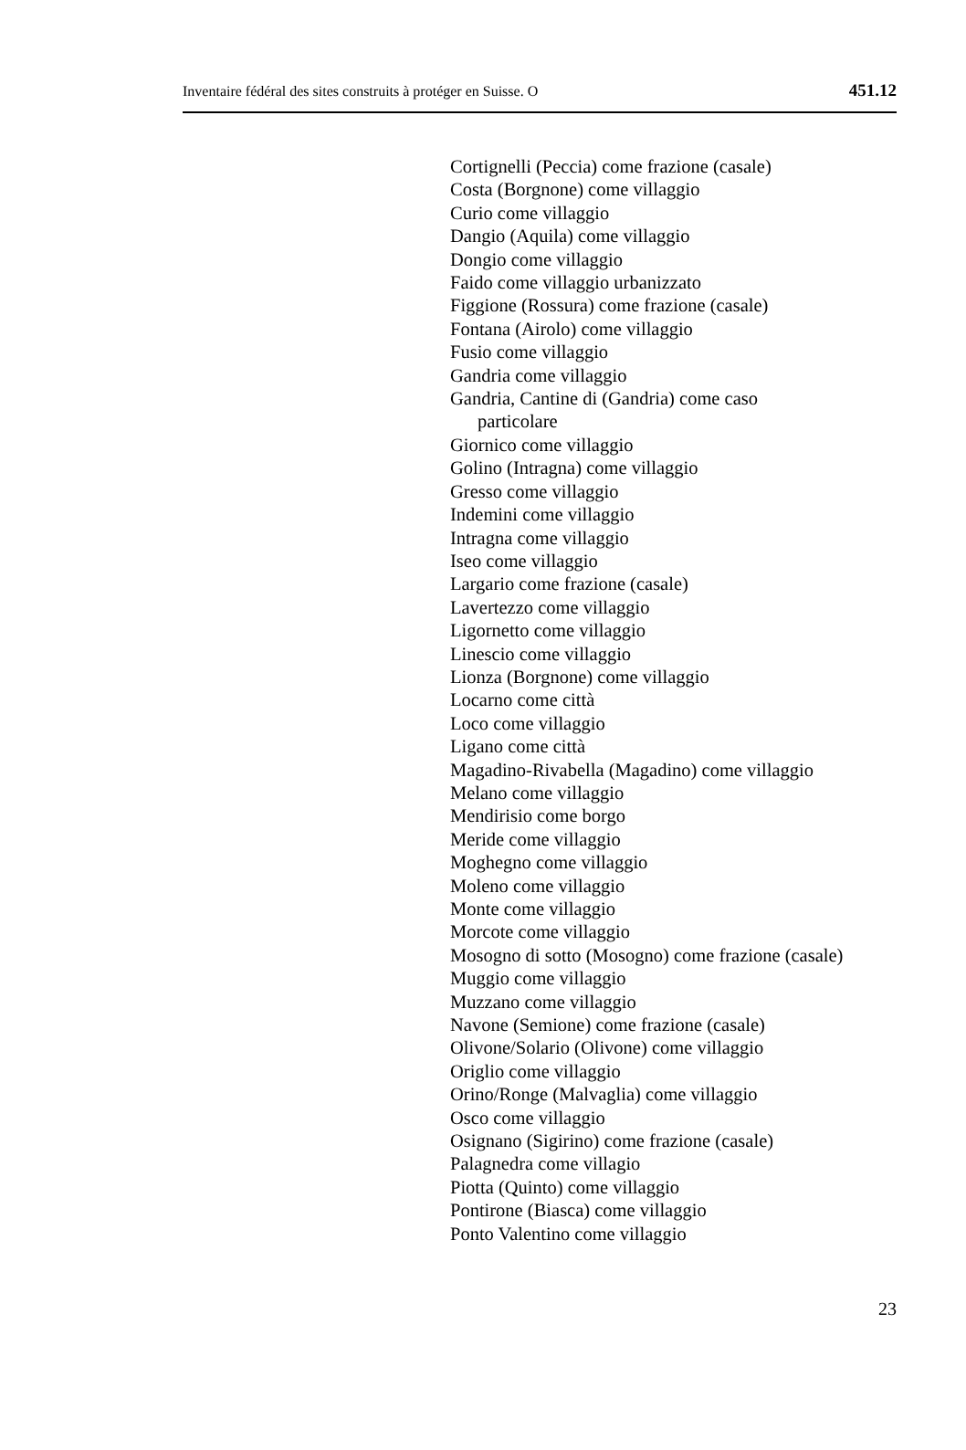Inventaire fédéral des sites construits à protéger en Suisse. O 451.12
Cortignelli (Peccia) come frazione (casale)
Costa (Borgnone) come villaggio
Curio come villaggio
Dangio (Aquila) come villaggio
Dongio come villaggio
Faido come villaggio urbanizzato
Figgione (Rossura) come frazione (casale)
Fontana (Airolo) come villaggio
Fusio come villaggio
Gandria come villaggio
Gandria, Cantine di (Gandria) come caso
particolare
Giornico come villaggio
Golino (Intragna) come villaggio
Gresso come villaggio
Indemini come villaggio
Intragna come villaggio
Iseo come villaggio
Largario come frazione (casale)
Lavertezzo come villaggio
Ligornetto come villaggio
Linescio come villaggio
Lionza (Borgnone) come villaggio
Locarno come città
Loco come villaggio
Ligano come città
Magadino-Rivabella (Magadino) come villaggio
Melano come villaggio
Mendirisio come borgo
Meride come villaggio
Moghegno come villaggio
Moleno come villaggio
Monte come villaggio
Morcote come villaggio
Mosogno di sotto (Mosogno) come frazione (casale)
Muggio come villaggio
Muzzano come villaggio
Navone (Semione) come frazione (casale)
Olivone/Solario (Olivone) come villaggio
Origlio come villaggio
Orino/Ronge (Malvaglia) come villaggio
Osco come villaggio
Osignano (Sigirino) come frazione (casale)
Palagnedra come villagio
Piotta (Quinto) come villaggio
Pontirone (Biasca) come villaggio
Ponto Valentino come villaggio
23